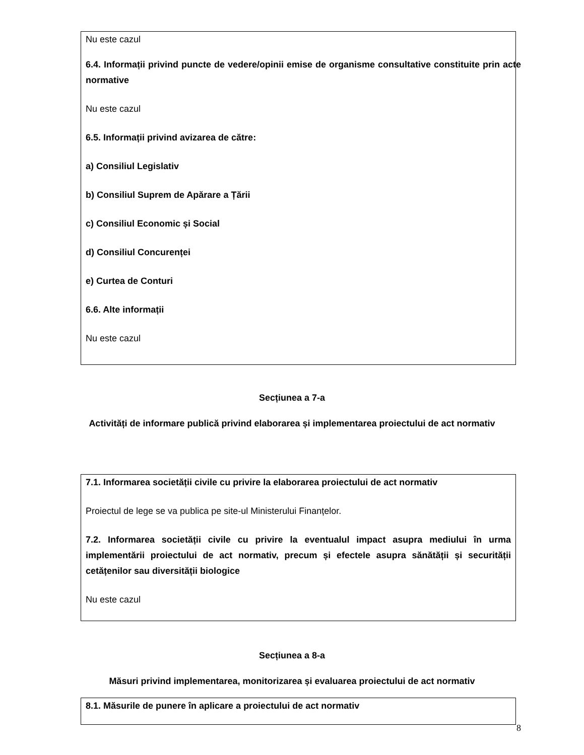| Nu este cazul 6.4. Informații privind puncte de vedere/opinii emise de organisme consultative constituite prin acte normative Nu este cazul 6.5. Informații privind avizarea de către: a) Consiliul Legislativ b) Consiliul Suprem de Apărare a Țării c) Consiliul Economic și Social d) Consiliul Concurenței e) Curtea de Conturi 6.6. Alte informații Nu este cazul |
Secțiunea a 7-a
Activități de informare publică privind elaborarea și implementarea proiectului de act normativ
7.1. Informarea societății civile cu privire la elaborarea proiectului de act normativ
Proiectul de lege se va publica pe site-ul Ministerului Finanțelor.
7.2. Informarea societății civile cu privire la eventualul impact asupra mediului în urma implementării proiectului de act normativ, precum și efectele asupra sănătății și securității cetățenilor sau diversității biologice
Nu este cazul
Secțiunea a 8-a
Măsuri privind implementarea, monitorizarea și evaluarea proiectului de act normativ
8.1. Măsurile de punere în aplicare a proiectului de act normativ
8